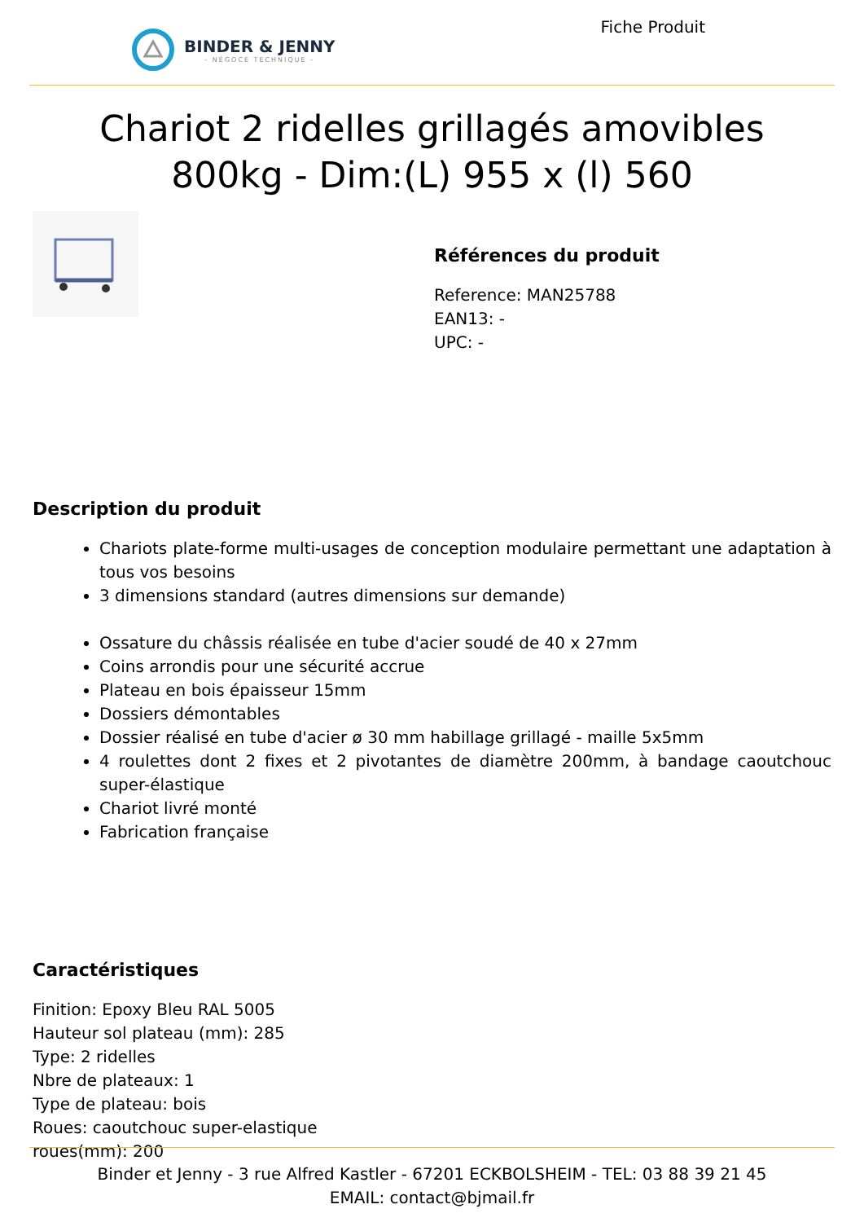BINDER & JENNY
- NÉGOCE TECHNIQUE -
Fiche Produit
Chariot 2 ridelles grillagés amovibles 800kg - Dim:(L) 955 x (l) 560
Références du produit
Reference: MAN25788
EAN13: -
UPC: -
Description du produit
Chariots plate-forme multi-usages de conception modulaire permettant une adaptation à tous vos besoins
3 dimensions standard (autres dimensions sur demande)
Ossature du châssis réalisée en tube d'acier soudé de 40 x 27mm
Coins arrondis pour une sécurité accrue
Plateau en bois épaisseur 15mm
Dossiers démontables
Dossier réalisé en tube d'acier ø 30 mm habillage grillagé - maille 5x5mm
4 roulettes dont 2 fixes et 2 pivotantes de diamètre 200mm, à bandage caoutchouc super-élastique
Chariot livré monté
Fabrication française
Caractéristiques
Finition: Epoxy Bleu RAL 5005
Hauteur sol plateau (mm): 285
Type: 2 ridelles
Nbre de plateaux: 1
Type de plateau: bois
Roues: caoutchouc super-elastique
roues(mm): 200
Binder et Jenny - 3 rue Alfred Kastler - 67201 ECKBOLSHEIM - TEL: 03 88 39 21 45
EMAIL: contact@bjmail.fr